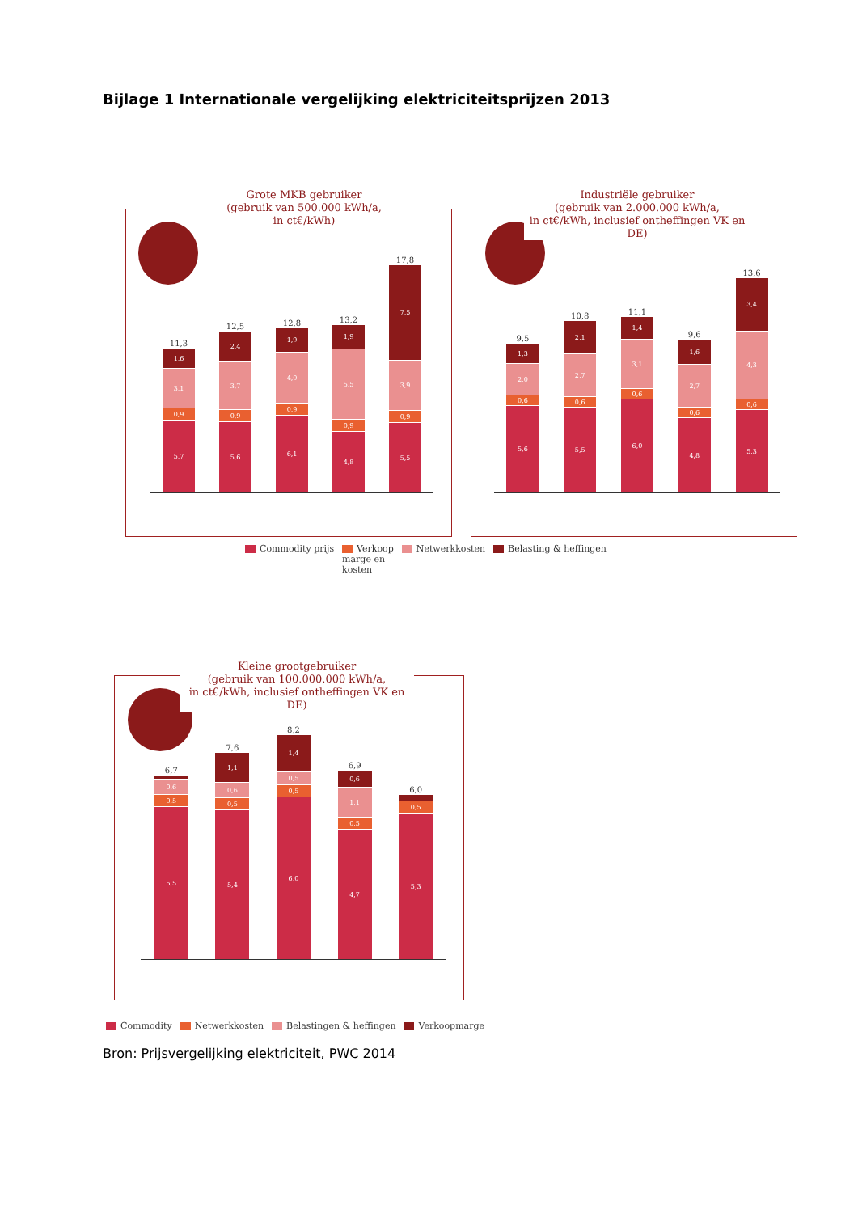Bijlage 1 Internationale vergelijking elektriciteitsprijzen 2013
Grote MKB gebruiker
(gebruik van 500.000 kWh/a,
in ct€/kWh)
11,3
1,6
3,1
0,9
5,7
12,5
2,4
3,7
0,9
5,6
12,8
1,9
4,0
0,9
6,1
13,2
1,9
5,5
0,9
4,8
17,8
7,5
3,9
0,9
5,5
Industriële gebruiker
(gebruik van 2.000.000 kWh/a,
in ct€/kWh, inclusief ontheffingen VK en DE)
9,5
1,3
2,0
0,6
5,6
10,8
2,1
2,7
0,6
5,5
11,1
1,4
3,1
0,6
6,0
9,6
1,6
2,7
0,6
4,8
13,6
3,4
4,3
0,6
5,3
Commodity prijs Verkoop
marge en
kosten Netwerkkosten Belasting & heffingen
Kleine grootgebruiker
(gebruik van 100.000.000 kWh/a,
in ct€/kWh, inclusief ontheffingen VK en DE)
6,7
0,6
0,5
5,5
7,6
1,1
0,6
0,5
5,4
8,2
1,4
0,5
0,5
6,0
6,9
0,6
1,1
0,5
4,7
6,0
0,5
5,3
Commodity Netwerkkosten Belastingen & heffingen Verkoopmarge
Bron: Prijsvergelijking elektriciteit, PWC 2014